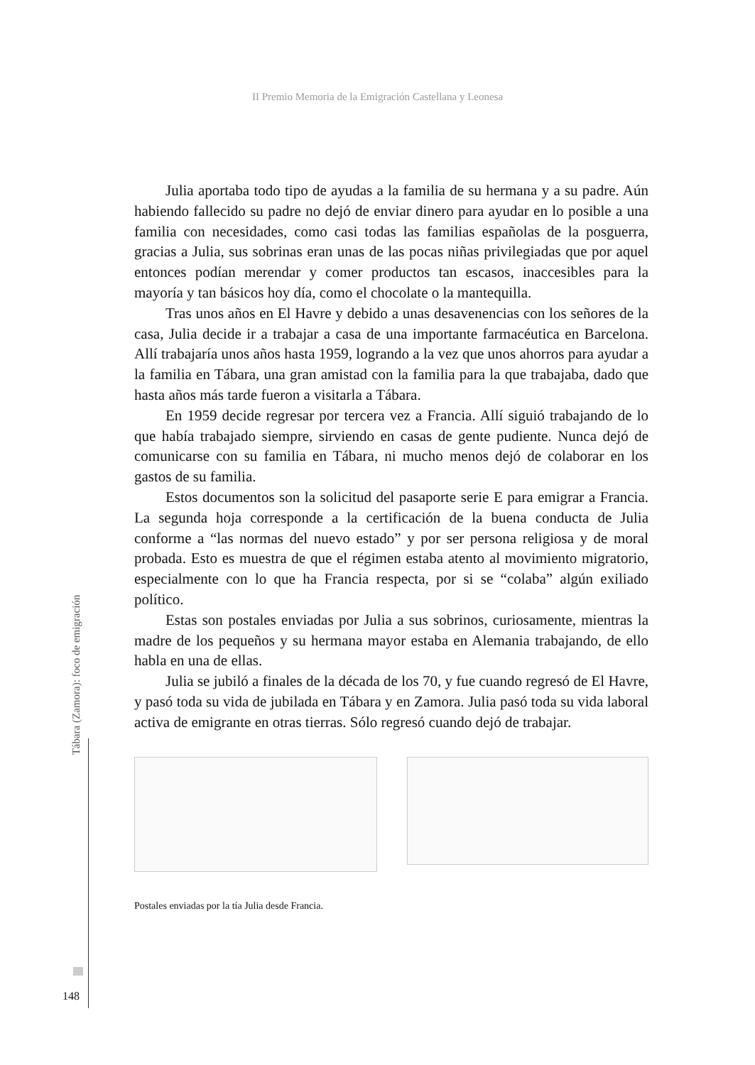II Premio Memoria de la Emigración Castellana y Leonesa
Julia aportaba todo tipo de ayudas a la familia de su hermana y a su padre. Aún habiendo fallecido su padre no dejó de enviar dinero para ayudar en lo posible a una familia con necesidades, como casi todas las familias españolas de la posguerra, gracias a Julia, sus sobrinas eran unas de las pocas niñas privilegiadas que por aquel entonces podían merendar y comer productos tan escasos, inaccesibles para la mayoría y tan básicos hoy día, como el chocolate o la mantequilla.
Tras unos años en El Havre y debido a unas desavenencias con los señores de la casa, Julia decide ir a trabajar a casa de una importante farmacéutica en Barcelona. Allí trabajaría unos años hasta 1959, logrando a la vez que unos ahorros para ayudar a la familia en Tábara, una gran amistad con la familia para la que trabajaba, dado que hasta años más tarde fueron a visitarla a Tábara.
En 1959 decide regresar por tercera vez a Francia. Allí siguió trabajando de lo que había trabajado siempre, sirviendo en casas de gente pudiente. Nunca dejó de comunicarse con su familia en Tábara, ni mucho menos dejó de colaborar en los gastos de su familia.
Estos documentos son la solicitud del pasaporte serie E para emigrar a Francia. La segunda hoja corresponde a la certificación de la buena conducta de Julia conforme a “las normas del nuevo estado” y por ser persona religiosa y de moral probada. Esto es muestra de que el régimen estaba atento al movimiento migratorio, especialmente con lo que ha Francia respecta, por si se “colaba” algún exiliado político.
Estas son postales enviadas por Julia a sus sobrinos, curiosamente, mientras la madre de los pequeños y su hermana mayor estaba en Alemania trabajando, de ello habla en una de ellas.
Julia se jubiló a finales de la década de los 70, y fue cuando regresó de El Havre, y pasó toda su vida de jubilada en Tábara y en Zamora. Julia pasó toda su vida laboral activa de emigrante en otras tierras. Sólo regresó cuando dejó de trabajar.
Postales enviadas por la tía Julia desde Francia.
Tábara (Zamora): foco de emigración
148